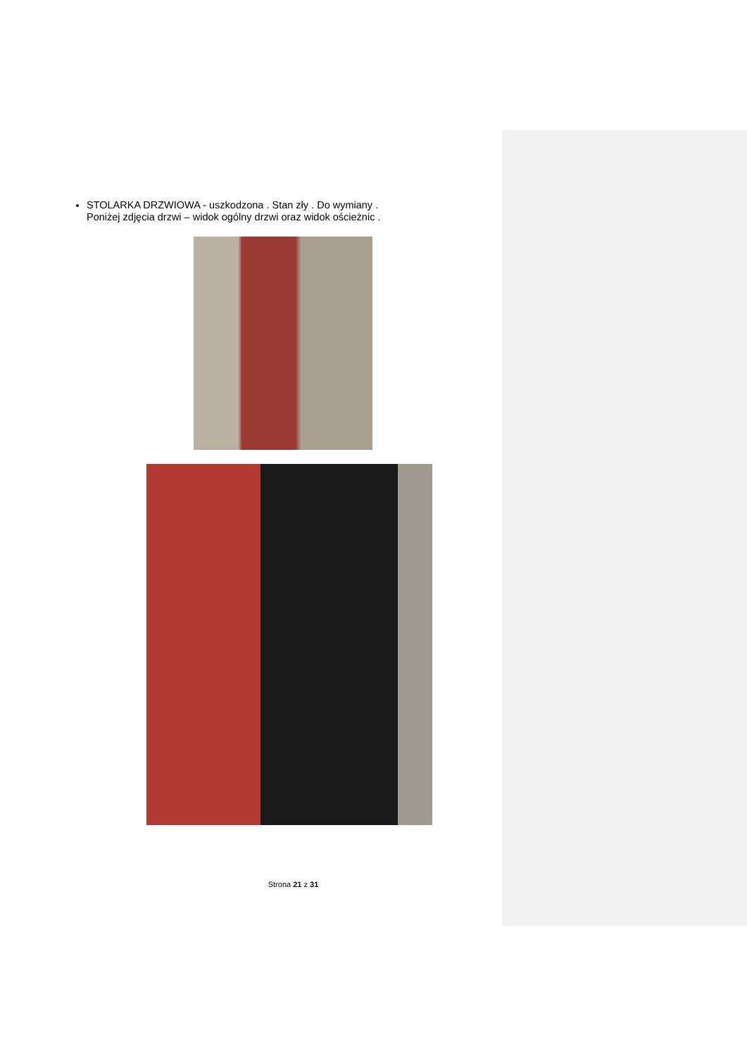STOLARKA DRZWIOWA - uszkodzona . Stan zły . Do wymiany .
Poniżej zdjęcia drzwi – widok ogólny drzwi oraz widok ościeżnic .
Strona 21 z 31